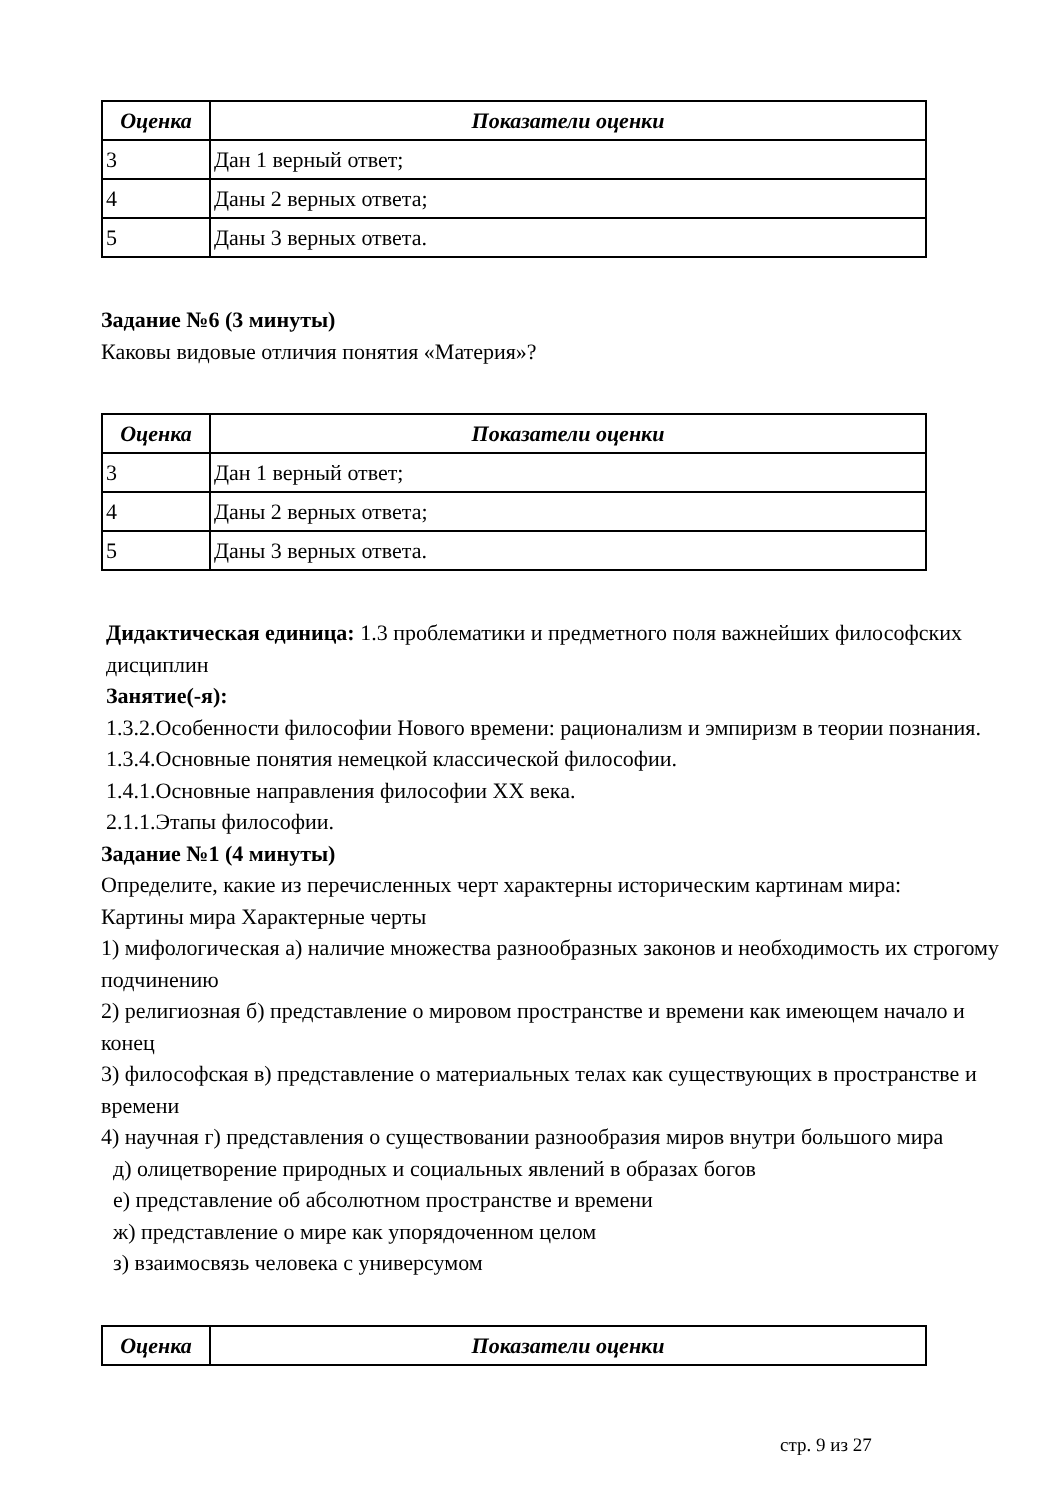| Оценка | Показатели оценки |
| --- | --- |
| 3 | Дан 1 верный ответ; |
| 4 | Даны 2 верных ответа; |
| 5 | Даны 3 верных ответа. |
Задание №6 (3 минуты)
Каковы видовые отличия понятия «Материя»?
| Оценка | Показатели оценки |
| --- | --- |
| 3 | Дан 1 верный ответ; |
| 4 | Даны 2 верных ответа; |
| 5 | Даны 3 верных ответа. |
Дидактическая единица: 1.3 проблематики и предметного поля важнейших философских дисциплин
Занятие(-я):
1.3.2.Особенности философии Нового времени: рационализм и эмпиризм в теории познания.
1.3.4.Основные понятия немецкой классической философии.
1.4.1.Основные направления философии XX века.
2.1.1.Этапы философии.
Задание №1 (4 минуты)
Определите, какие из перечисленных черт характерны историческим картинам мира:
Картины мира Характерные черты
1) мифологическая а) наличие множества разнообразных законов и необходимость их строгому подчинению
2) религиозная б) представление о мировом пространстве и времени как имеющем начало и конец
3) философская в) представление о материальных телах как существующих в пространстве и времени
4) научная г) представления о существовании разнообразия миров внутри большого мира
д) олицетворение природных и социальных явлений в образах богов
е) представление об абсолютном пространстве и времени
ж) представление о мире как упорядоченном целом
з) взаимосвязь человека с универсумом
| Оценка | Показатели оценки |
| --- | --- |
стр. 9 из 27